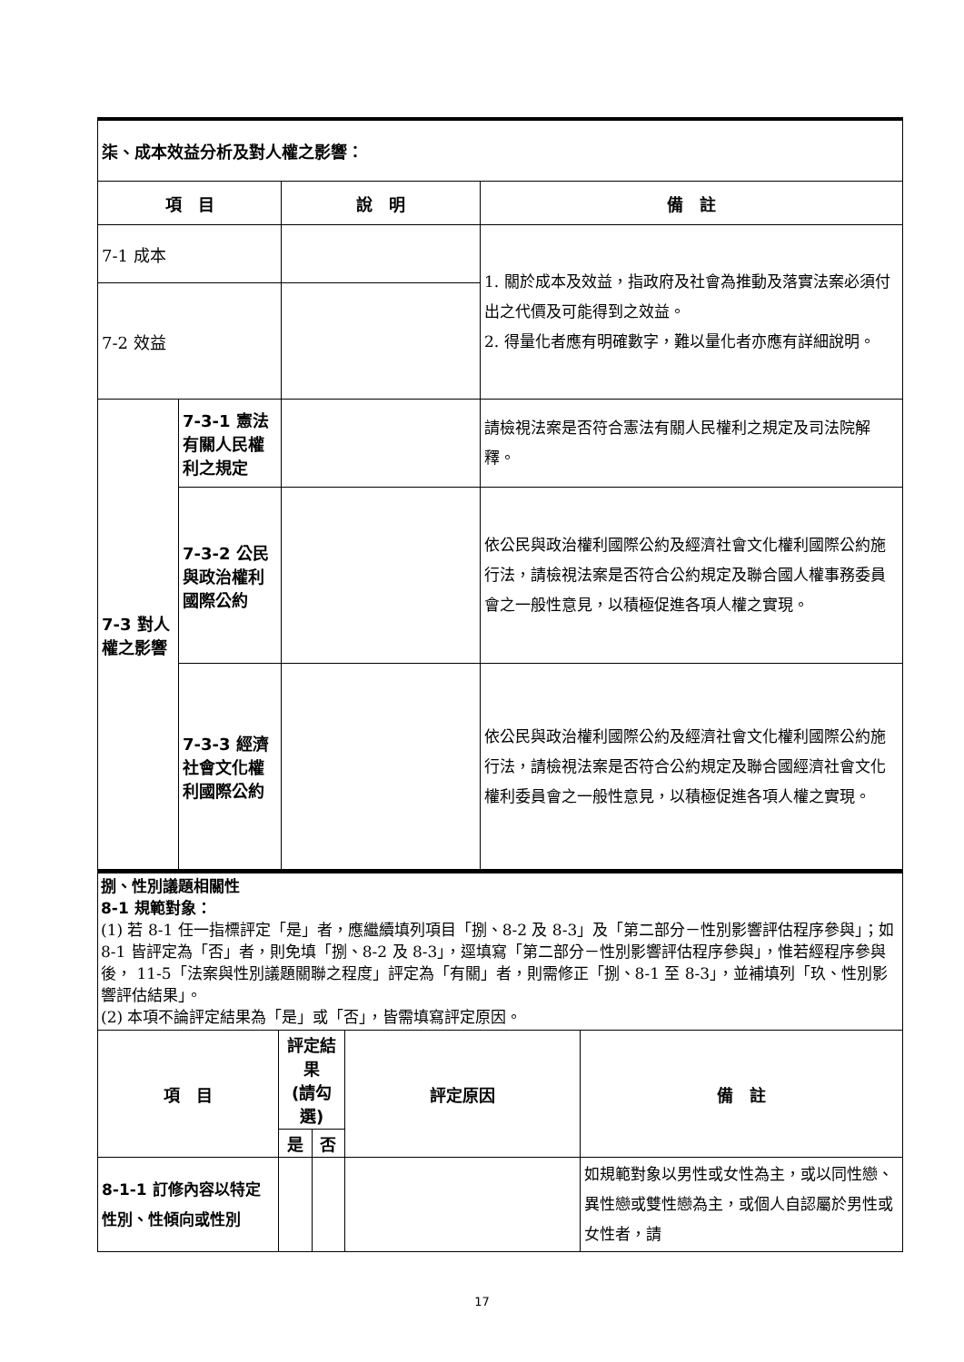| 柒、成本效益分析及對人權之影響： | | | |
| 項 目 | | 說 明 | 備 註 |
| 7-1 成本 | | | 1. 關於成本及效益，指政府及社會為推動及落實法案必須付出之代價及可能得到之效益。 2. 得量化者應有明確數字，難以量化者亦應有詳細說明。 |
| 7-2 效益 | | | |
| 7-3 對人權之影響 | 7-3-1 憲法有關人民權利之規定 | | 請檢視法案是否符合憲法有關人民權利之規定及司法院解釋。 |
| | 7-3-2 公民與政治權利國際公約 | | 依公民與政治權利國際公約及經濟社會文化權利國際公約施行法，請檢視法案是否符合公約規定及聯合國人權事務委員會之一般性意見，以積極促進各項人權之實現。 |
| | 7-3-3 經濟社會文化權利國際公約 | | 依公民與政治權利國際公約及經濟社會文化權利國際公約施行法，請檢視法案是否符合公約規定及聯合國經濟社會文化權利委員會之一般性意見，以積極促進各項人權之實現。 |
捌、性別議題相關性
8-1 規範對象：
(1) 若 8-1 任一指標評定「是」者，應繼續填列項目「捌、8-2 及 8-3」及「第二部分－性別影響評估程序參與」；如 8-1 皆評定為「否」者，則免填「捌、8-2 及 8-3」，逕填寫「第二部分－性別影響評估程序參與」，惟若經程序參與後， 11-5「法案與性別議題關聯之程度」評定為「有關」者，則需修正「捌、8-1 至 8-3」，並補填列「玖、性別影響評估結果」。
(2) 本項不論評定結果為「是」或「否」，皆需填寫評定原因。
| 項 目 | 評定結果 (請勾選) | | 評定原因 | 備 註 |
| --- | --- | --- | --- | --- |
| | 是 | 否 | | |
| 8-1-1 訂修內容以特定性別、性傾向或性別 | | | | 如規範對象以男性或女性為主，或以同性戀、異性戀或雙性戀為主，或個人自認屬於男性或女性者，請 |
17